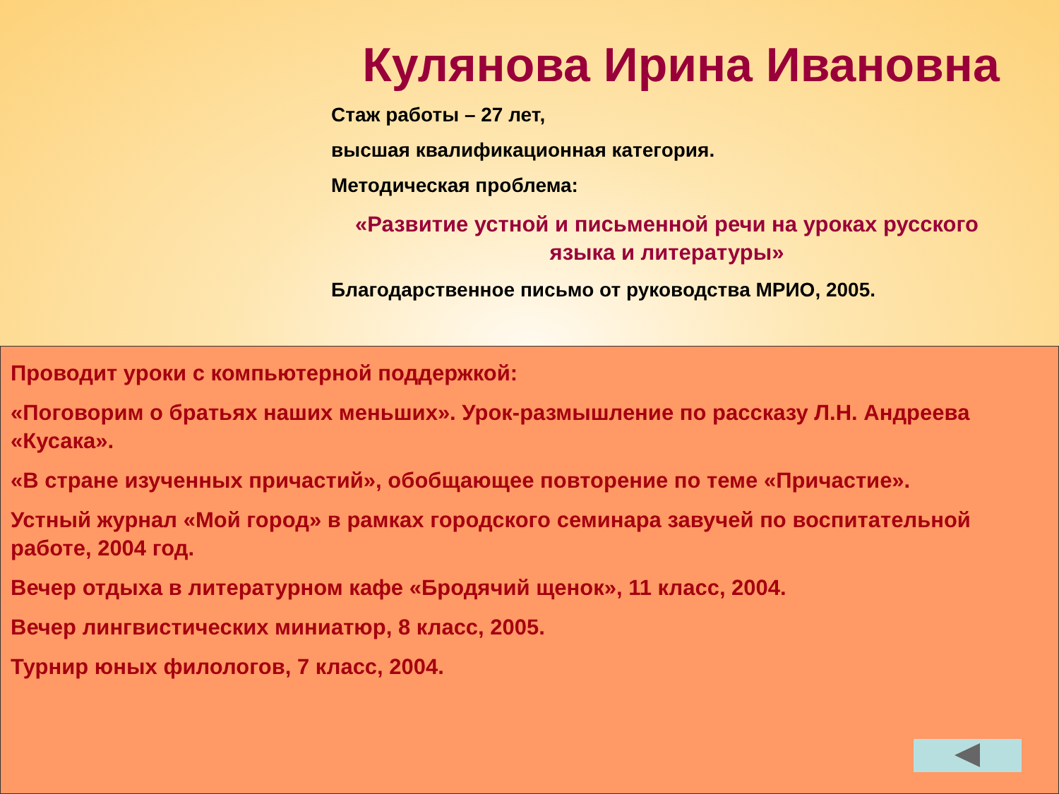Кулянова Ирина Ивановна
Стаж работы – 27 лет,
высшая квалификационная категория.
Методическая проблема:
«Развитие устной и письменной речи на уроках русского языка и литературы»
Благодарственное письмо от руководства МРИО, 2005.
Проводит уроки с компьютерной поддержкой:
«Поговорим о братьях наших меньших». Урок-размышление по рассказу Л.Н. Андреева «Кусака».
«В стране изученных причастий», обобщающее повторение по теме «Причастие».
Устный журнал «Мой город» в рамках городского семинара завучей по воспитательной работе, 2004 год.
Вечер отдыха в литературном кафе «Бродячий щенок», 11 класс, 2004.
Вечер лингвистических миниатюр, 8 класс, 2005.
Турнир юных филологов, 7 класс, 2004.